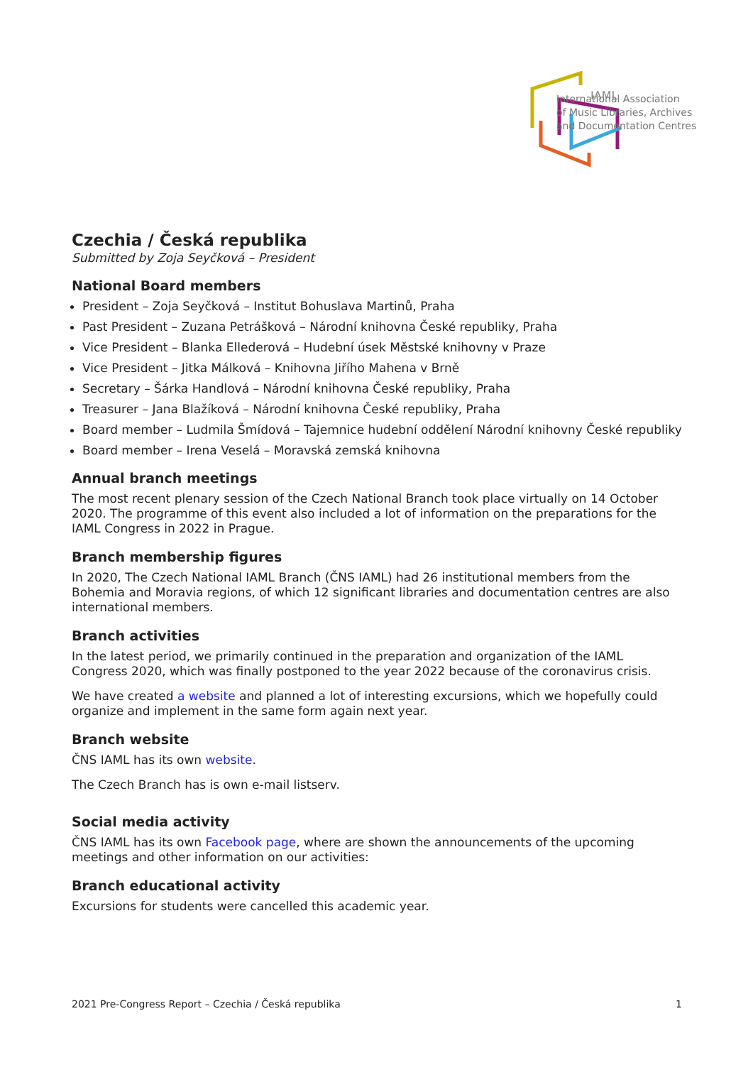IAML
International Association
of Music Libraries, Archives
and Documentation Centres
Czechia / Česká republika
Submitted by Zoja Seyčková – President
National Board members
President – Zoja Seyčková – Institut Bohuslava Martinů, Praha
Past President – Zuzana Petrášková – Národní knihovna České republiky, Praha
Vice President – Blanka Ellederová – Hudební úsek Městské knihovny v Praze
Vice President – Jitka Málková – Knihovna Jiřího Mahena v Brně
Secretary – Šárka Handlová – Národní knihovna České republiky, Praha
Treasurer – Jana Blažíková – Národní knihovna České republiky, Praha
Board member – Ludmila Šmídová – Tajemnice hudební oddělení Národní knihovny České republiky
Board member – Irena Veselá – Moravská zemská knihovna
Annual branch meetings
The most recent plenary session of the Czech National Branch took place virtually on 14 October 2020. The programme of this event also included a lot of information on the preparations for the IAML Congress in 2022 in Prague.
Branch membership figures
In 2020, The Czech National IAML Branch (ČNS IAML) had 26 institutional members from the Bohemia and Moravia regions, of which 12 significant libraries and documentation centres are also international members.
Branch activities
In the latest period, we primarily continued in the preparation and organization of the IAML Congress 2020, which was finally postponed to the year 2022 because of the coronavirus crisis.
We have created a website and planned a lot of interesting excursions, which we hopefully could organize and implement in the same form again next year.
Branch website
ČNS IAML has its own website.
The Czech Branch has is own e-mail listserv.
Social media activity
ČNS IAML has its own Facebook page, where are shown the announcements of the upcoming meetings and other information on our activities:
Branch educational activity
Excursions for students were cancelled this academic year.
2021 Pre-Congress Report – Czechia / Česká republika 1